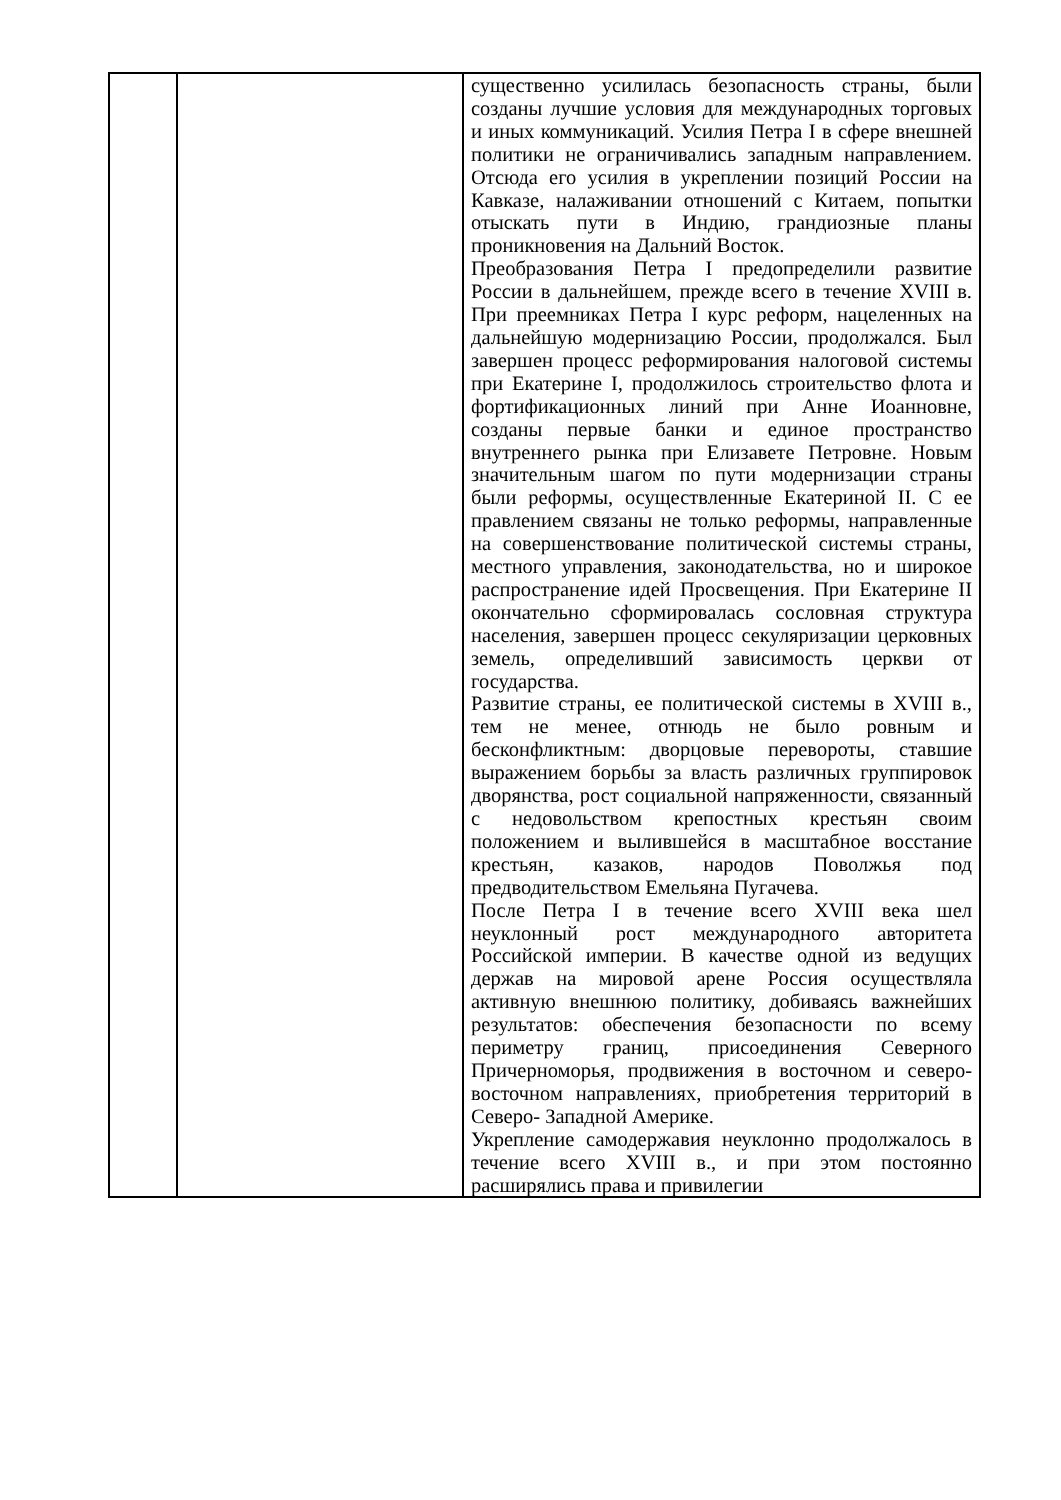| | | существенно усилилась безопасность страны, были созданы лучшие условия для международных торговых и иных коммуникаций. Усилия Петра I в сфере внешней политики не ограничивались западным направлением. Отсюда его усилия в укреплении позиций России на Кавказе, налаживании отношений с Китаем, попытки отыскать пути в Индию, грандиозные планы проникновения на Дальний Восток. Преобразования Петра I предопределили развитие России в дальнейшем, прежде всего в течение XVIII в. При преемниках Петра I курс реформ, нацеленных на дальнейшую модернизацию России, продолжался. Был завершен процесс реформирования налоговой системы при Екатерине I, продолжилось строительство флота и фортификационных линий при Анне Иоанновне, созданы первые банки и единое пространство внутреннего рынка при Елизавете Петровне. Новым значительным шагом по пути модернизации страны были реформы, осуществленные Екатериной II. С ее правлением связаны не только реформы, направленные на совершенствование политической системы страны, местного управления, законодательства, но и широкое распространение идей Просвещения. При Екатерине II окончательно сформировалась сословная структура населения, завершен процесс секуляризации церковных земель, определивший зависимость церкви от государства. Развитие страны, ее политической системы в XVIII в., тем не менее, отнюдь не было ровным и бесконфликтным: дворцовые перевороты, ставшие выражением борьбы за власть различных группировок дворянства, рост социальной напряженности, связанный с недовольством крепостных крестьян своим положением и вылившейся в масштабное восстание крестьян, казаков, народов Поволжья под предводительством Емельяна Пугачева. После Петра I в течение всего XVIII века шел неуклонный рост международного авторитета Российской империи. В качестве одной из ведущих держав на мировой арене Россия осуществляла активную внешнюю политику, добиваясь важнейших результатов: обеспечения безопасности по всему периметру границ, присоединения Северного Причерноморья, продвижения в восточном и северо- восточном направлениях, приобретения территорий в Северо- Западной Америке. Укрепление самодержавия неуклонно продолжалось в течение всего XVIII в., и при этом постоянно расширялись права и привилегии |